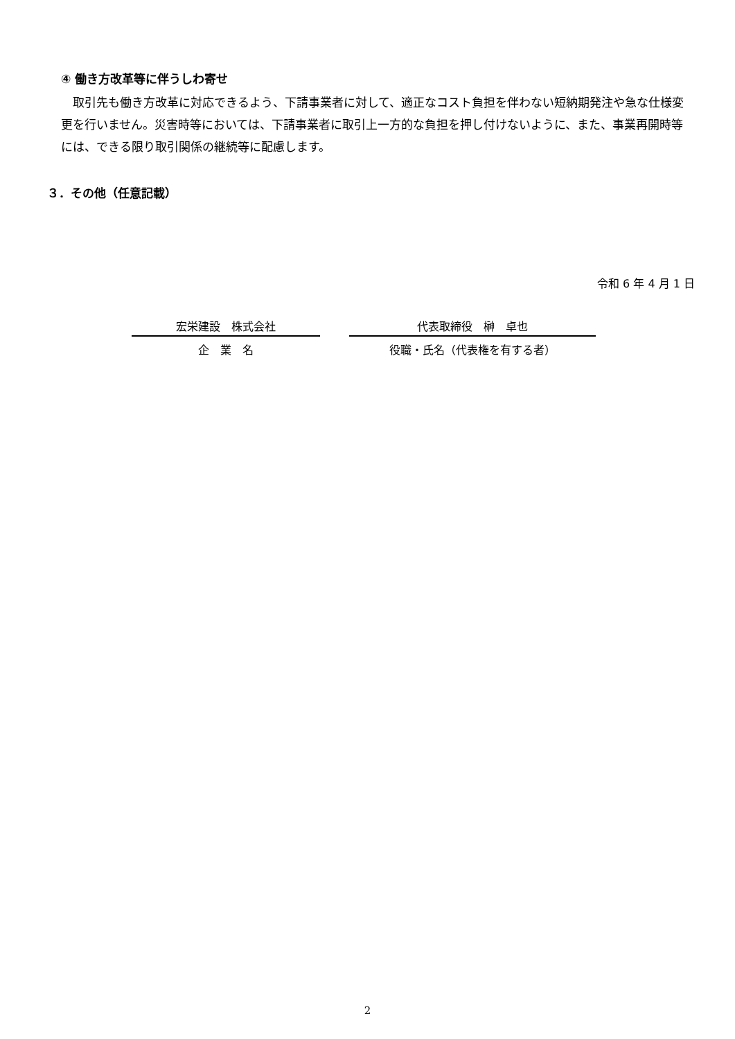④ 働き方改革等に伴うしわ寄せ
取引先も働き方改革に対応できるよう、下請事業者に対して、適正なコスト負担を伴わない短納期発注や急な仕様変更を行いません。災害時等においては、下請事業者に取引上一方的な負担を押し付けないように、また、事業再開時等には、できる限り取引関係の継続等に配慮します。
３．その他（任意記載）
令和 6 年 4 月 1 日
宏栄建設　株式会社
企　業　名
代表取締役　榊　卓也
役職・氏名（代表権を有する者）
2